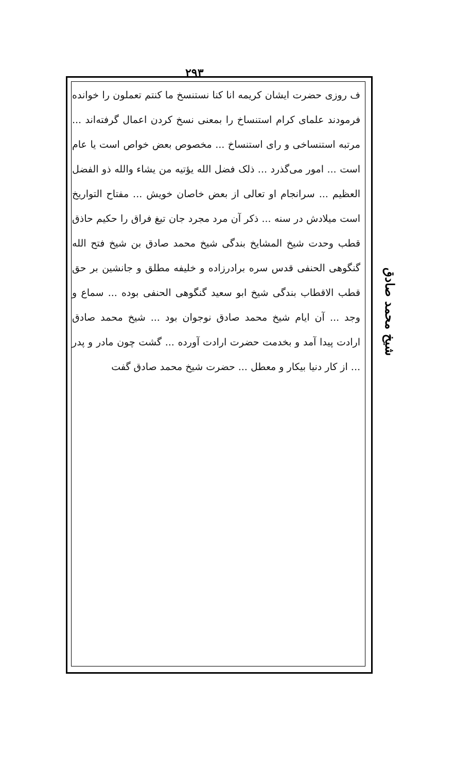۲۹۳
ف روزی حضرت ایشان کریمه انا کنا نستنسخ ما کنتم تعملون را خوانده فرمودند علمای کرام استنساخ را بمعنی نسخ کردن اعمال گرفته‌اند ... مرتبه استنساخی و رای استنساخ ... مخصوص بعض خواص است یا عام است ... امور می‌گذرد ... ذلک فضل الله یؤتیه من یشاء والله ذو الفضل العظیم ... سرانجام او تعالی از بعض خاصان خویش ... مفتاح التواریخ است میلادش در سنه ... ذکر آن مرد مجرد جان تیغ فراق را حکیم حاذق قطب وحدت شیخ المشایخ بندگی شیخ محمد صادق بن شیخ فتح الله گنگوهی الحنفی قدس سره برادرزاده و خلیفه مطلق و جانشین بر حق قطب الاقطاب بندگی شیخ ابو سعید گنگوهی الحنفی بوده ... سماع و وجد ... آن ایام شیخ محمد صادق نوجوان بود ... شیخ محمد صادق ارادت پیدا آمد و بخدمت حضرت ارادت آورده ... گشت چون مادر و پدر ... از کار دنیا بیکار و معطل ... حضرت شیخ محمد صادق گفت
شیخ محمد صادق